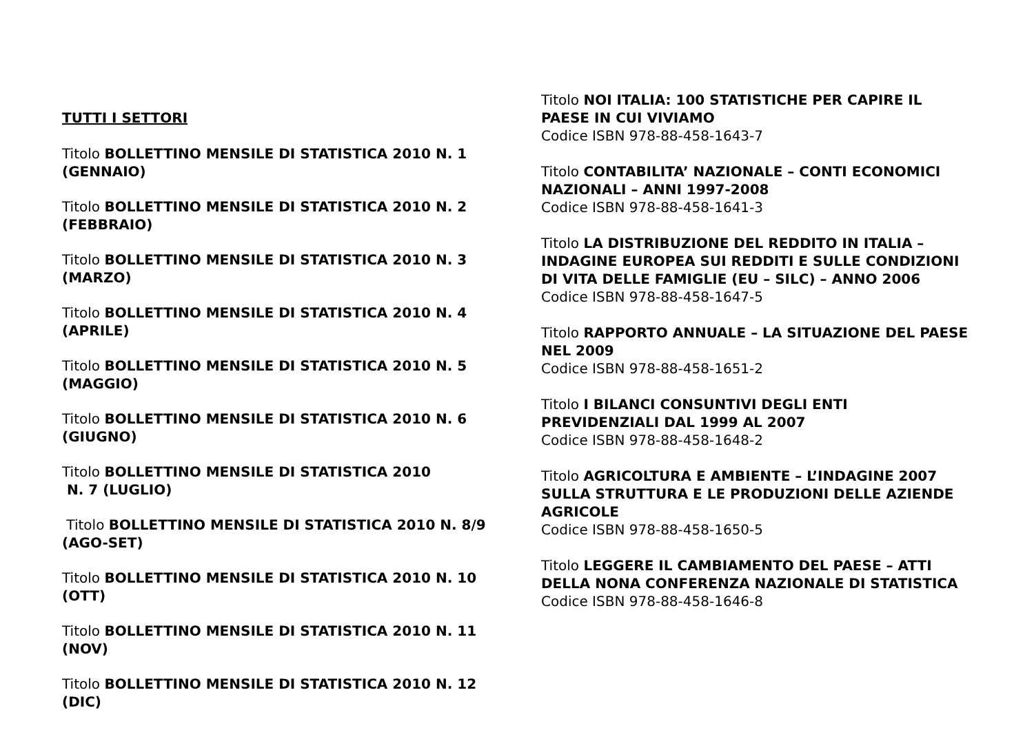TUTTI I SETTORI
Titolo BOLLETTINO MENSILE DI STATISTICA 2010 N. 1 (GENNAIO)
Titolo BOLLETTINO MENSILE DI STATISTICA 2010 N. 2 (FEBBRAIO)
Titolo BOLLETTINO MENSILE DI STATISTICA 2010 N. 3 (MARZO)
Titolo BOLLETTINO MENSILE DI STATISTICA 2010 N. 4 (APRILE)
Titolo BOLLETTINO MENSILE DI STATISTICA 2010 N. 5 (MAGGIO)
Titolo BOLLETTINO MENSILE DI STATISTICA 2010 N. 6 (GIUGNO)
Titolo BOLLETTINO MENSILE DI STATISTICA 2010
N. 7 (LUGLIO)
Titolo BOLLETTINO MENSILE DI STATISTICA 2010 N. 8/9 (AGO-SET)
Titolo BOLLETTINO MENSILE DI STATISTICA 2010 N. 10 (OTT)
Titolo BOLLETTINO MENSILE DI STATISTICA 2010 N. 11 (NOV)
Titolo BOLLETTINO MENSILE DI STATISTICA 2010 N. 12 (DIC)
Titolo NOI ITALIA: 100 STATISTICHE PER CAPIRE IL PAESE IN CUI VIVIAMO
Codice ISBN 978-88-458-1643-7
Titolo CONTABILITA’ NAZIONALE – CONTI ECONOMICI NAZIONALI – ANNI 1997-2008
Codice ISBN 978-88-458-1641-3
Titolo LA DISTRIBUZIONE DEL REDDITO IN ITALIA – INDAGINE EUROPEA SUI REDDITI E SULLE CONDIZIONI DI VITA DELLE FAMIGLIE (EU – SILC) – ANNO 2006
Codice ISBN 978-88-458-1647-5
Titolo RAPPORTO ANNUALE – LA SITUAZIONE DEL PAESE NEL 2009
Codice ISBN 978-88-458-1651-2
Titolo I BILANCI CONSUNTIVI DEGLI ENTI PREVIDENZIALI DAL 1999 AL 2007
Codice ISBN 978-88-458-1648-2
Titolo AGRICOLTURA E AMBIENTE – L’INDAGINE 2007 SULLA STRUTTURA E LE PRODUZIONI DELLE AZIENDE AGRICOLE
Codice ISBN 978-88-458-1650-5
Titolo LEGGERE IL CAMBIAMENTO DEL PAESE – ATTI DELLA NONA CONFERENZA NAZIONALE DI STATISTICA
Codice ISBN 978-88-458-1646-8